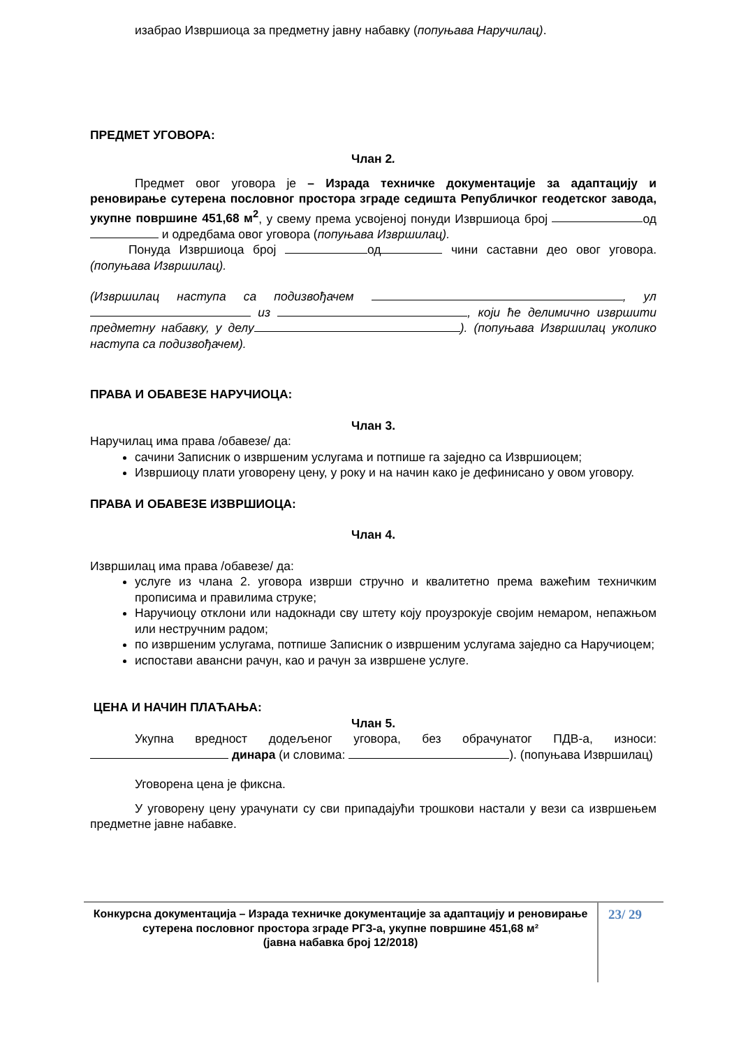изабрао Извршиоца за предметну јавну набавку (попуњава Наручилац).
ПРЕДМЕТ УГОВОРА:
Члан 2.
Предмет овог уговора је – Израда техничке документације за адаптацију и реновирање сутерена пословног простора зграде седишта Републичког геодетског завода, укупне површине 451,68 м<sup>2</sup>, у свему према усвојеној понуди Извршиоца број од и одредбама овог уговора (попуњава Извршилац).
Понуда Извршиоца број од чини саставни део овог уговора. (попуњава Извршилац).
(Извршилац наступа са подизвођачем , ул из , који ће делимично извршити предметну набавку, у делу ). (попуњава Извршилац уколико наступа са подизвођачем).
ПРАВА И ОБАВЕЗЕ НАРУЧИОЦА:
Члан 3.
Наручилац има права /обавезе/ да:
сачини Записник о извршеним услугама и потпише га заједно са Извршиоцем;
Извршиоцу плати уговорену цену, у року и на начин како је дефинисано у овом уговору.
ПРАВА И ОБАВЕЗЕ ИЗВРШИОЦА:
Члан 4.
Извршилац има права /обавезе/ да:
услуге из члана 2. уговора изврши стручно и квалитетно према важећим техничким прописима и правилима струке;
Наручиоцу отклони или надокнади сву штету коју проузрокује својим немаром, непажњом или нестручним радом;
по извршеним услугама, потпише Записник о извршеним услугама заједно са Наручиоцем;
испостави авансни рачун, као и рачун за извршене услуге.
ЦЕНА И НАЧИН ПЛАЋАЊА:
Члан 5.
Укупна вредност додељеног уговора, без обрачунатог ПДВ-а, износи: динара (и словима: ). (попуњава Извршилац)
Уговорена цена је фиксна.
У уговорену цену урачунати су сви припадајући трошкови настали у вези са извршењем предметне јавне набавке.
Конкурсна документација – Израда техничке документације за адаптацију и реновирање сутерена пословног простора зграде РГЗ-а, укупне површине 451,68 м²
(јавна набавка број 12/2018)
23/ 29